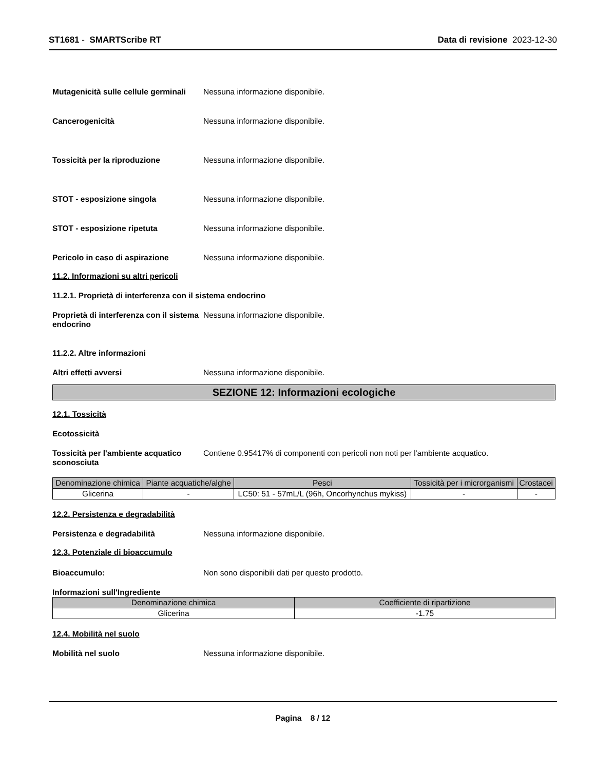ST1681 - SMARTScribe RT Data di revisione 2023-12-30
Mutagenicità sulle cellule germinali
Nessuna informazione disponibile.
Cancerogenicità Nessuna informazione disponibile.
Tossicità per la riproduzione Nessuna informazione disponibile.
STOT - esposizione singola Nessuna informazione disponibile.
STOT - esposizione ripetuta Nessuna informazione disponibile.
Pericolo in caso di aspirazione Nessuna informazione disponibile.
11.2. Informazioni su altri pericoli
11.2.1. Proprietà di interferenza con il sistema endocrino
Proprietà di interferenza con il sistema endocrino
Nessuna informazione disponibile.
11.2.2. Altre informazioni
Altri effetti avversi Nessuna informazione disponibile.
SEZIONE 12: Informazioni ecologiche
12.1. Tossicità
Ecotossicità
Tossicità per l'ambiente acquatico sconosciuta
Contiene 0.95417% di componenti con pericoli non noti per l'ambiente acquatico.
| Denominazione chimica | Piante acquatiche/alghe | Pesci | Tossicità per i microrganismi | Crostacei |
| --- | --- | --- | --- | --- |
| Glicerina | - | LC50: 51 - 57mL/L (96h, Oncorhynchus mykiss) | - | - |
12.2. Persistenza e degradabilità
Persistenza e degradabilità Nessuna informazione disponibile.
12.3. Potenziale di bioaccumulo
Bioaccumulo: Non sono disponibili dati per questo prodotto.
Informazioni sull'Ingrediente
| Denominazione chimica | Coefficiente di ripartizione |
| --- | --- |
| Glicerina | -1.75 |
12.4. Mobilità nel suolo
Mobilità nel suolo Nessuna informazione disponibile.
Pagina 8 / 12